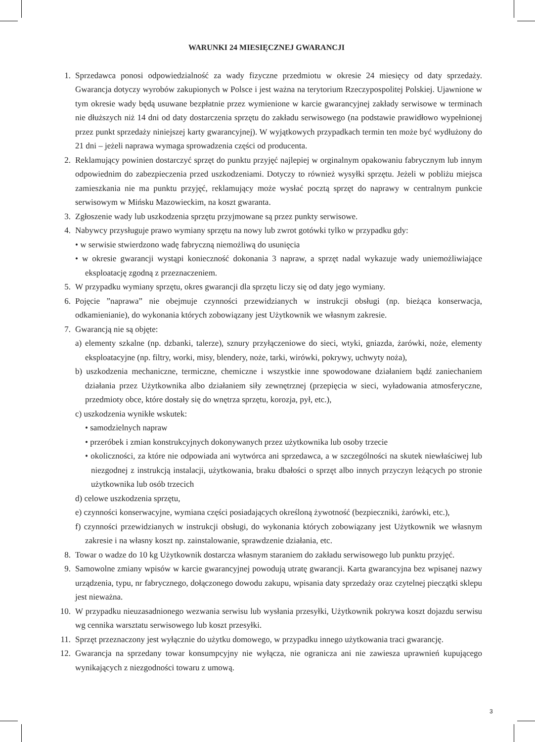WARUNKI 24 MIESIĘCZNEJ GWARANCJI
1. Sprzedawca ponosi odpowiedzialność za wady fizyczne przedmiotu w okresie 24 miesięcy od daty sprzedaży. Gwarancja dotyczy wyrobów zakupionych w Polsce i jest ważna na terytorium Rzeczypospolitej Polskiej. Ujawnione w tym okresie wady będą usuwane bezpłatnie przez wymienione w karcie gwarancyjnej zakłady serwisowe w terminach nie dłuższych niż 14 dni od daty dostarczenia sprzętu do zakładu serwisowego (na podstawie prawidłowo wypełnionej przez punkt sprzedaży niniejszej karty gwarancyjnej). W wyjątkowych przypadkach termin ten może być wydłużony do 21 dni – jeżeli naprawa wymaga sprowadzenia części od producenta.
2. Reklamujący powinien dostarczyć sprzęt do punktu przyjęć najlepiej w orginalnym opakowaniu fabrycznym lub innym odpowiednim do zabezpieczenia przed uszkodzeniami. Dotyczy to również wysyłki sprzętu. Jeżeli w pobliżu miejsca zamieszkania nie ma punktu przyjęć, reklamujący może wysłać pocztą sprzęt do naprawy w centralnym punkcie serwisowym w Mińsku Mazowieckim, na koszt gwaranta.
3. Zgłoszenie wady lub uszkodzenia sprzętu przyjmowane są przez punkty serwisowe.
4. Nabywcy przysługuje prawo wymiany sprzętu na nowy lub zwrot gotówki tylko w przypadku gdy:
• w serwisie stwierdzono wadę fabryczną niemożliwą do usunięcia
• w okresie gwarancji wystąpi konieczność dokonania 3 napraw, a sprzęt nadal wykazuje wady uniemożliwiające eksploatację zgodną z przeznaczeniem.
5. W przypadku wymiany sprzętu, okres gwarancji dla sprzętu liczy się od daty jego wymiany.
6. Pojęcie ”naprawa” nie obejmuje czynności przewidzianych w instrukcji obsługi (np. bieżąca konserwacja, odkamienianie), do wykonania których zobowiązany jest Użytkownik we własnym zakresie.
7. Gwarancją nie są objęte:
a) elementy szkalne (np. dzbanki, talerze), sznury przyłączeniowe do sieci, wtyki, gniazda, żarówki, noże, elementy eksploatacyjne (np. filtry, worki, misy, blendery, noże, tarki, wirówki, pokrywy, uchwyty noża),
b) uszkodzenia mechaniczne, termiczne, chemiczne i wszystkie inne spowodowane działaniem bądź zaniechaniem działania przez Użytkownika albo działaniem siły zewnętrznej (przepięcia w sieci, wyładowania atmosferyczne, przedmioty obce, które dostały się do wnętrza sprzętu, korozja, pył, etc.),
c) uszkodzenia wynikłe wskutek:
• samodzielnych napraw
• przeróbek i zmian konstrukcyjnych dokonywanych przez użytkownika lub osoby trzecie
• okoliczności, za które nie odpowiada ani wytwórca ani sprzedawca, a w szczególności na skutek niewłaściwej lub niezgodnej z instrukcją instalacji, użytkowania, braku dbałości o sprzęt albo innych przyczyn leżących po stronie użytkownika lub osób trzecich
d) celowe uszkodzenia sprzętu,
e) czynności konserwacyjne, wymiana części posiadających określoną żywotność (bezpieczniki, żarówki, etc.),
f) czynności przewidzianych w instrukcji obsługi, do wykonania których zobowiązany jest Użytkownik we własnym zakresie i na własny koszt np. zainstalowanie, sprawdzenie działania, etc.
8. Towar o wadze do 10 kg Użytkownik dostarcza własnym staraniem do zakładu serwisowego lub punktu przyjęć.
9. Samowolne zmiany wpisów w karcie gwarancyjnej powodują utratę gwarancji. Karta gwarancyjna bez wpisanej nazwy urządzenia, typu, nr fabrycznego, dołączonego dowodu zakupu, wpisania daty sprzedaży oraz czytelnej pieczątki sklepu jest nieważna.
10. W przypadku nieuzasadnionego wezwania serwisu lub wysłania przesyłki, Użytkownik pokrywa koszt dojazdu serwisu wg cennika warsztatu serwisowego lub koszt przesyłki.
11. Sprzęt przeznaczony jest wyłącznie do użytku domowego, w przypadku innego użytkowania traci gwarancję.
12. Gwarancja na sprzedany towar konsumpcyjny nie wyłącza, nie ogranicza ani nie zawiesza uprawnień kupującego wynikających z niezgodności towaru z umową.
3